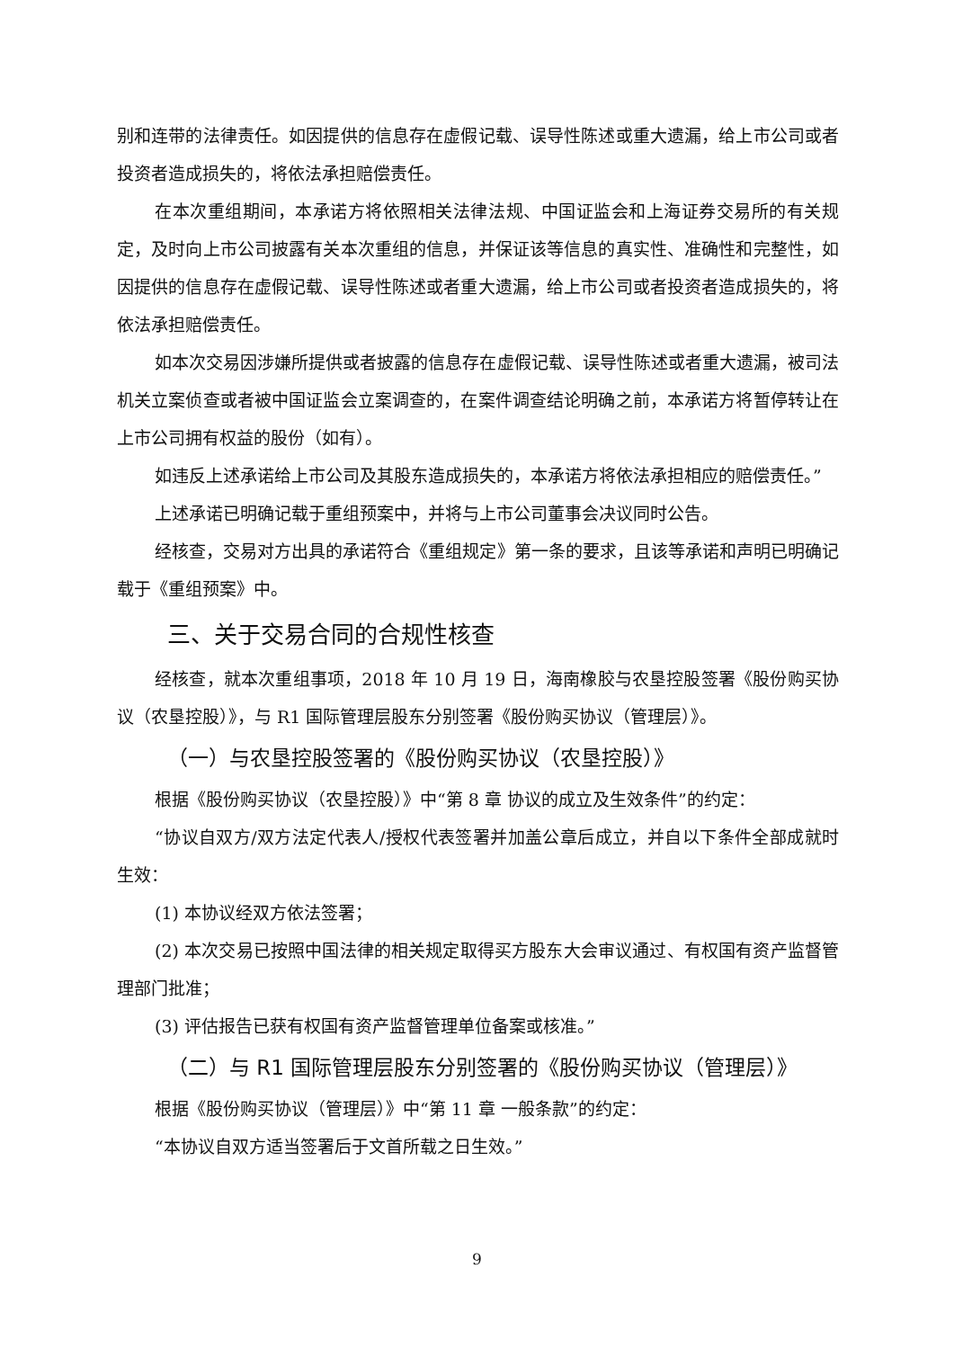别和连带的法律责任。如因提供的信息存在虚假记载、误导性陈述或重大遗漏，给上市公司或者投资者造成损失的，将依法承担赔偿责任。
在本次重组期间，本承诺方将依照相关法律法规、中国证监会和上海证券交易所的有关规定，及时向上市公司披露有关本次重组的信息，并保证该等信息的真实性、准确性和完整性，如因提供的信息存在虚假记载、误导性陈述或者重大遗漏，给上市公司或者投资者造成损失的，将依法承担赔偿责任。
如本次交易因涉嫌所提供或者披露的信息存在虚假记载、误导性陈述或者重大遗漏，被司法机关立案侦查或者被中国证监会立案调查的，在案件调查结论明确之前，本承诺方将暂停转让在上市公司拥有权益的股份（如有）。
如违反上述承诺给上市公司及其股东造成损失的，本承诺方将依法承担相应的赔偿责任。”
上述承诺已明确记载于重组预案中，并将与上市公司董事会决议同时公告。
经核查，交易对方出具的承诺符合《重组规定》第一条的要求，且该等承诺和声明已明确记载于《重组预案》中。
三、关于交易合同的合规性核查
经核查，就本次重组事项，2018 年 10 月 19 日，海南橡胶与农垦控股签署《股份购买协议（农垦控股）》，与 R1 国际管理层股东分别签署《股份购买协议（管理层）》。
（一）与农垦控股签署的《股份购买协议（农垦控股）》
根据《股份购买协议（农垦控股）》中“第 8 章 协议的成立及生效条件”的约定：
“协议自双方/双方法定代表人/授权代表签署并加盖公章后成立，并自以下条件全部成就时生效：
(1) 本协议经双方依法签署；
(2) 本次交易已按照中国法律的相关规定取得买方股东大会审议通过、有权国有资产监督管理部门批准；
(3) 评估报告已获有权国有资产监督管理单位备案或核准。”
（二）与 R1 国际管理层股东分别签署的《股份购买协议（管理层）》
根据《股份购买协议（管理层）》中“第 11 章 一般条款”的约定：
“本协议自双方适当签署后于文首所载之日生效。”
9